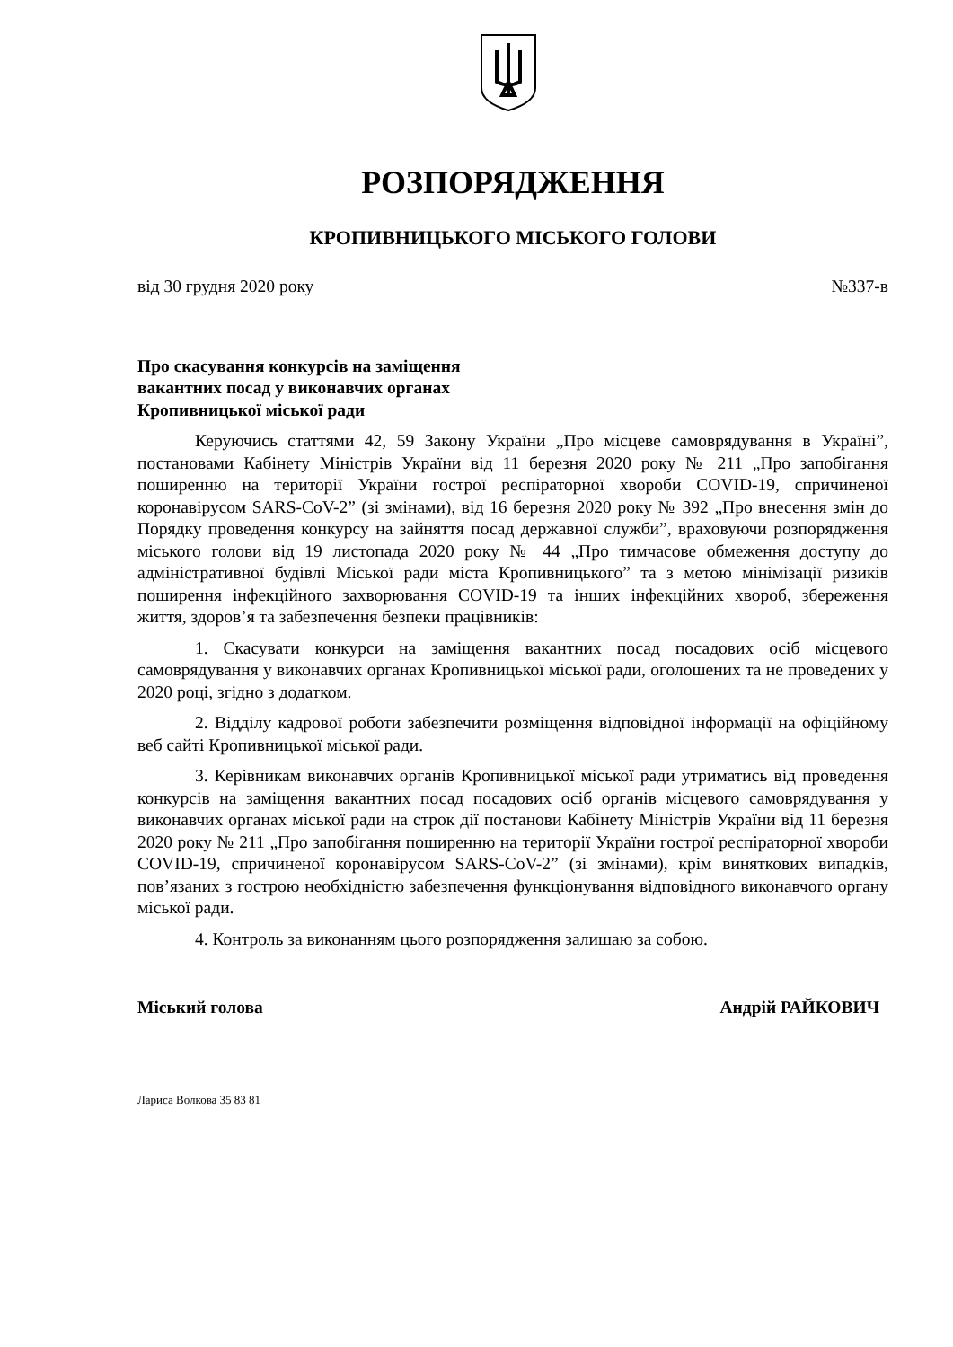РОЗПОРЯДЖЕННЯ
КРОПИВНИЦЬКОГО МІСЬКОГО ГОЛОВИ
від 30 грудня 2020 року №337-в
Про скасування конкурсів на заміщення
вакантних посад у виконавчих органах
Кропивницької міської ради
Керуючись статтями 42, 59 Закону України „Про місцеве самоврядування в Україні”, постановами Кабінету Міністрів України від 11 березня 2020 року № 211 „Про запобігання поширенню на території України гострої респіраторної хвороби COVID-19, спричиненої коронавірусом SARS-CoV-2” (зі змінами), від 16 березня 2020 року № 392 „Про внесення змін до Порядку проведення конкурсу на зайняття посад державної служби”, враховуючи розпорядження міського голови від 19 листопада 2020 року № 44 „Про тимчасове обмеження доступу до адміністративної будівлі Міської ради міста Кропивницького” та з метою мінімізації ризиків поширення інфекційного захворювання COVID-19 та інших інфекційних хвороб, збереження життя, здоров’я та забезпечення безпеки працівників:
1. Скасувати конкурси на заміщення вакантних посад посадових осіб місцевого самоврядування у виконавчих органах Кропивницької міської ради, оголошених та не проведених у 2020 році, згідно з додатком.
2. Відділу кадрової роботи забезпечити розміщення відповідної інформації на офіційному веб сайті Кропивницької міської ради.
3. Керівникам виконавчих органів Кропивницької міської ради утриматись від проведення конкурсів на заміщення вакантних посад посадових осіб органів місцевого самоврядування у виконавчих органах міської ради на строк дії постанови Кабінету Міністрів України від 11 березня 2020 року № 211 „Про запобігання поширенню на території України гострої респіраторної хвороби COVID-19, спричиненої коронавірусом SARS-CoV-2” (зі змінами), крім виняткових випадків, пов’язаних з гострою необхідністю забезпечення функціонування відповідного виконавчого органу міської ради.
4. Контроль за виконанням цього розпорядження залишаю за собою.
Міський голова Андрій РАЙКОВИЧ
Лариса Волкова 35 83 81